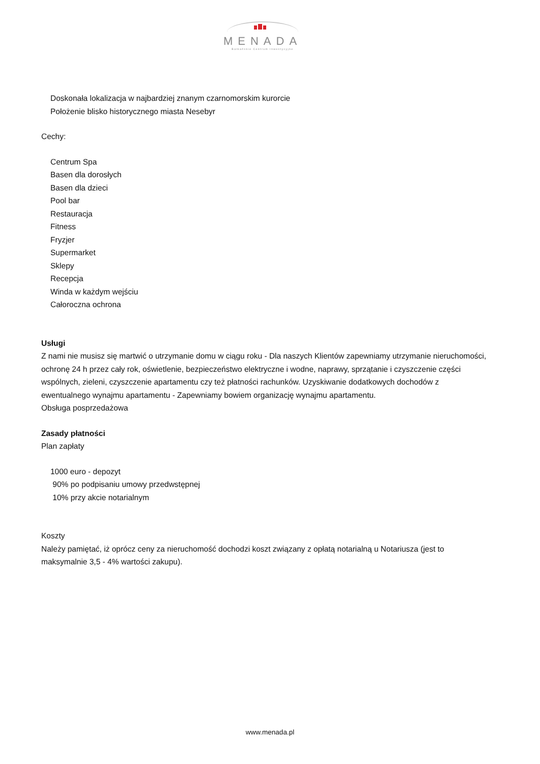MENADA
Bałkańskie Centrum Inwestycyjne
Doskonała lokalizacja w najbardziej znanym czarnomorskim kurorcie
Położenie blisko historycznego miasta Nesebyr
Cechy:
Centrum Spa
Basen dla dorosłych
Basen dla dzieci
Pool bar
Restauracja
Fitness
Fryzjer
Supermarket
Sklepy
Recepcja
Winda w każdym wejściu
Całoroczna ochrona
Usługi
Z nami nie musisz się martwić o utrzymanie domu w ciągu roku - Dla naszych Klientów zapewniamy utrzymanie nieruchomości, ochronę 24 h przez cały rok, oświetlenie, bezpieczeństwo elektryczne i wodne, naprawy, sprzątanie i czyszczenie części wspólnych, zieleni, czyszczenie apartamentu czy też płatności rachunków. Uzyskiwanie dodatkowych dochodów z ewentualnego wynajmu apartamentu - Zapewniamy bowiem organizację wynajmu apartamentu.
Obsługa posprzedażowa
Zasady płatności
Plan zapłaty
1000 euro - depozyt
90% po podpisaniu umowy przedwstępnej
10% przy akcie notarialnym
Koszty
Należy pamiętać, iż oprócz ceny za nieruchomość dochodzi koszt związany z opłatą notarialną u Notariusza (jest to maksymalnie 3,5 - 4% wartości zakupu).
www.menada.pl